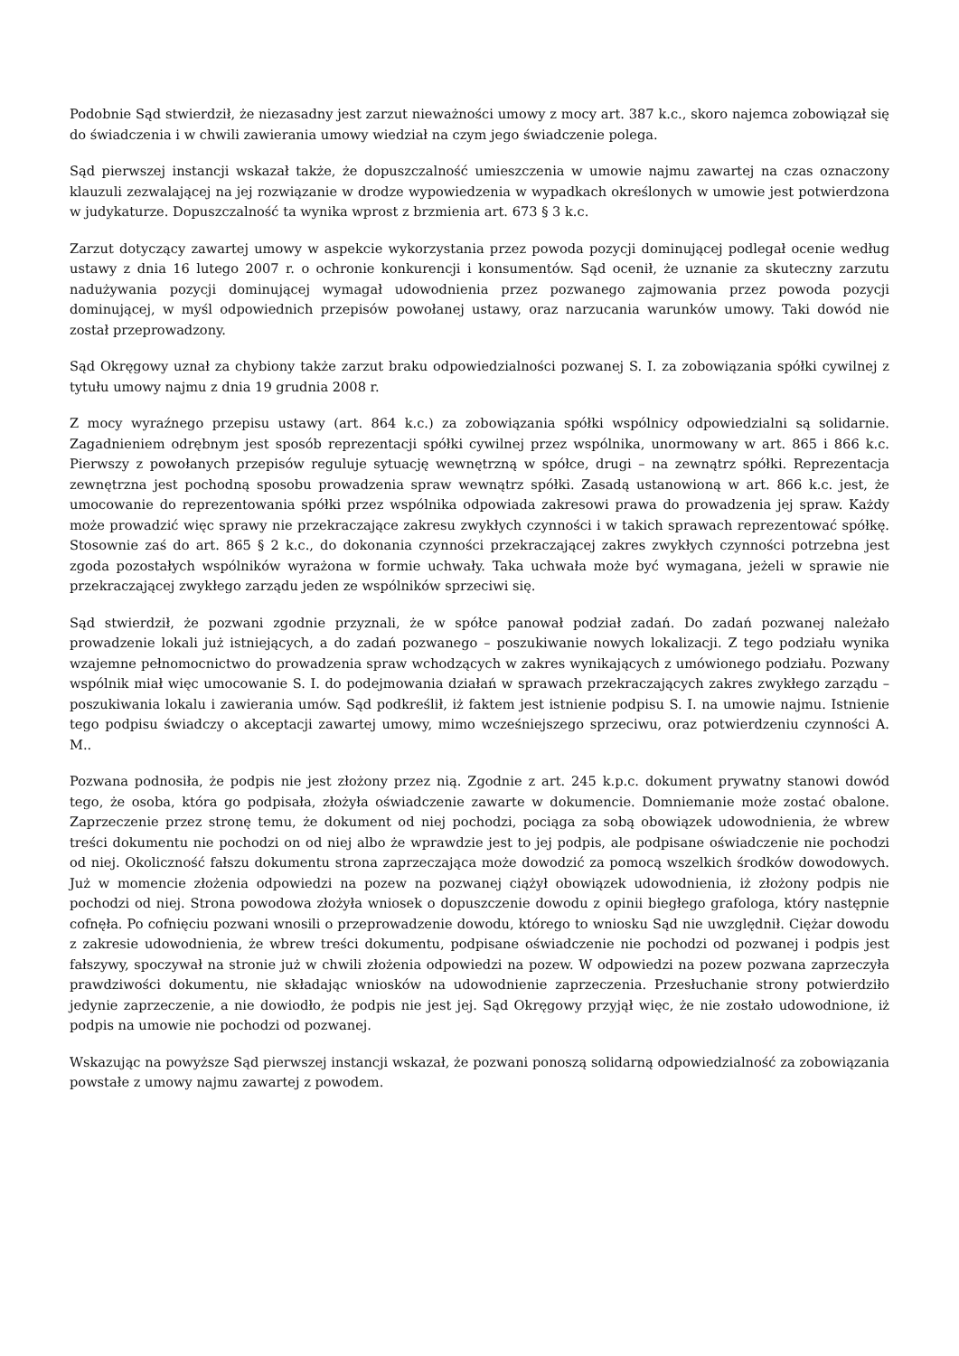Podobnie Sąd stwierdził, że niezasadny jest zarzut nieważności umowy z mocy art. 387 k.c., skoro najemca zobowiązał się do świadczenia i w chwili zawierania umowy wiedział na czym jego świadczenie polega.
Sąd pierwszej instancji wskazał także, że dopuszczalność umieszczenia w umowie najmu zawartej na czas oznaczony klauzuli zezwalającej na jej rozwiązanie w drodze wypowiedzenia w wypadkach określonych w umowie jest potwierdzona w judykaturze. Dopuszczalność ta wynika wprost z brzmienia art. 673 § 3 k.c.
Zarzut dotyczący zawartej umowy w aspekcie wykorzystania przez powoda pozycji dominującej podlegał ocenie według ustawy z dnia 16 lutego 2007 r. o ochronie konkurencji i konsumentów. Sąd ocenił, że uznanie za skuteczny zarzutu nadużywania pozycji dominującej wymagał udowodnienia przez pozwanego zajmowania przez powoda pozycji dominującej, w myśl odpowiednich przepisów powołanej ustawy, oraz narzucania warunków umowy. Taki dowód nie został przeprowadzony.
Sąd Okręgowy uznał za chybiony także zarzut braku odpowiedzialności pozwanej S. I. za zobowiązania spółki cywilnej z tytułu umowy najmu z dnia 19 grudnia 2008 r.
Z mocy wyraźnego przepisu ustawy (art. 864 k.c.) za zobowiązania spółki wspólnicy odpowiedzialni są solidarnie. Zagadnieniem odrębnym jest sposób reprezentacji spółki cywilnej przez wspólnika, unormowany w art. 865 i 866 k.c. Pierwszy z powołanych przepisów reguluje sytuację wewnętrzną w spółce, drugi – na zewnątrz spółki. Reprezentacja zewnętrzna jest pochodną sposobu prowadzenia spraw wewnątrz spółki. Zasadą ustanowioną w art. 866 k.c. jest, że umocowanie do reprezentowania spółki przez wspólnika odpowiada zakresowi prawa do prowadzenia jej spraw. Każdy może prowadzić więc sprawy nie przekraczające zakresu zwykłych czynności i w takich sprawach reprezentować spółkę. Stosownie zaś do art. 865 § 2 k.c., do dokonania czynności przekraczającej zakres zwykłych czynności potrzebna jest zgoda pozostałych wspólników wyrażona w formie uchwały. Taka uchwała może być wymagana, jeżeli w sprawie nie przekraczającej zwykłego zarządu jeden ze wspólników sprzeciwi się.
Sąd stwierdził, że pozwani zgodnie przyznali, że w spółce panował podział zadań. Do zadań pozwanej należało prowadzenie lokali już istniejących, a do zadań pozwanego – poszukiwanie nowych lokalizacji. Z tego podziału wynika wzajemne pełnomocnictwo do prowadzenia spraw wchodzących w zakres wynikających z umówionego podziału. Pozwany wspólnik miał więc umocowanie S. I. do podejmowania działań w sprawach przekraczających zakres zwykłego zarządu – poszukiwania lokalu i zawierania umów. Sąd podkreślił, iż faktem jest istnienie podpisu S. I. na umowie najmu. Istnienie tego podpisu świadczy o akceptacji zawartej umowy, mimo wcześniejszego sprzeciwu, oraz potwierdzeniu czynności A. M..
Pozwana podnosiła, że podpis nie jest złożony przez nią. Zgodnie z art. 245 k.p.c. dokument prywatny stanowi dowód tego, że osoba, która go podpisała, złożyła oświadczenie zawarte w dokumencie. Domniemanie może zostać obalone. Zaprzeczenie przez stronę temu, że dokument od niej pochodzi, pociąga za sobą obowiązek udowodnienia, że wbrew treści dokumentu nie pochodzi on od niej albo że wprawdzie jest to jej podpis, ale podpisane oświadczenie nie pochodzi od niej. Okoliczność fałszu dokumentu strona zaprzeczająca może dowodzić za pomocą wszelkich środków dowodowych. Już w momencie złożenia odpowiedzi na pozew na pozwanej ciążył obowiązek udowodnienia, iż złożony podpis nie pochodzi od niej. Strona powodowa złożyła wniosek o dopuszczenie dowodu z opinii biegłego grafologa, który następnie cofnęła. Po cofnięciu pozwani wnosili o przeprowadzenie dowodu, którego to wniosku Sąd nie uwzględnił. Ciężar dowodu z zakresie udowodnienia, że wbrew treści dokumentu, podpisane oświadczenie nie pochodzi od pozwanej i podpis jest fałszywy, spoczywał na stronie już w chwili złożenia odpowiedzi na pozew. W odpowiedzi na pozew pozwana zaprzeczyła prawdziwości dokumentu, nie składając wniosków na udowodnienie zaprzeczenia. Przesłuchanie strony potwierdziło jedynie zaprzeczenie, a nie dowiodło, że podpis nie jest jej. Sąd Okręgowy przyjął więc, że nie zostało udowodnione, iż podpis na umowie nie pochodzi od pozwanej.
Wskazując na powyższe Sąd pierwszej instancji wskazał, że pozwani ponoszą solidarną odpowiedzialność za zobowiązania powstałe z umowy najmu zawartej z powodem.